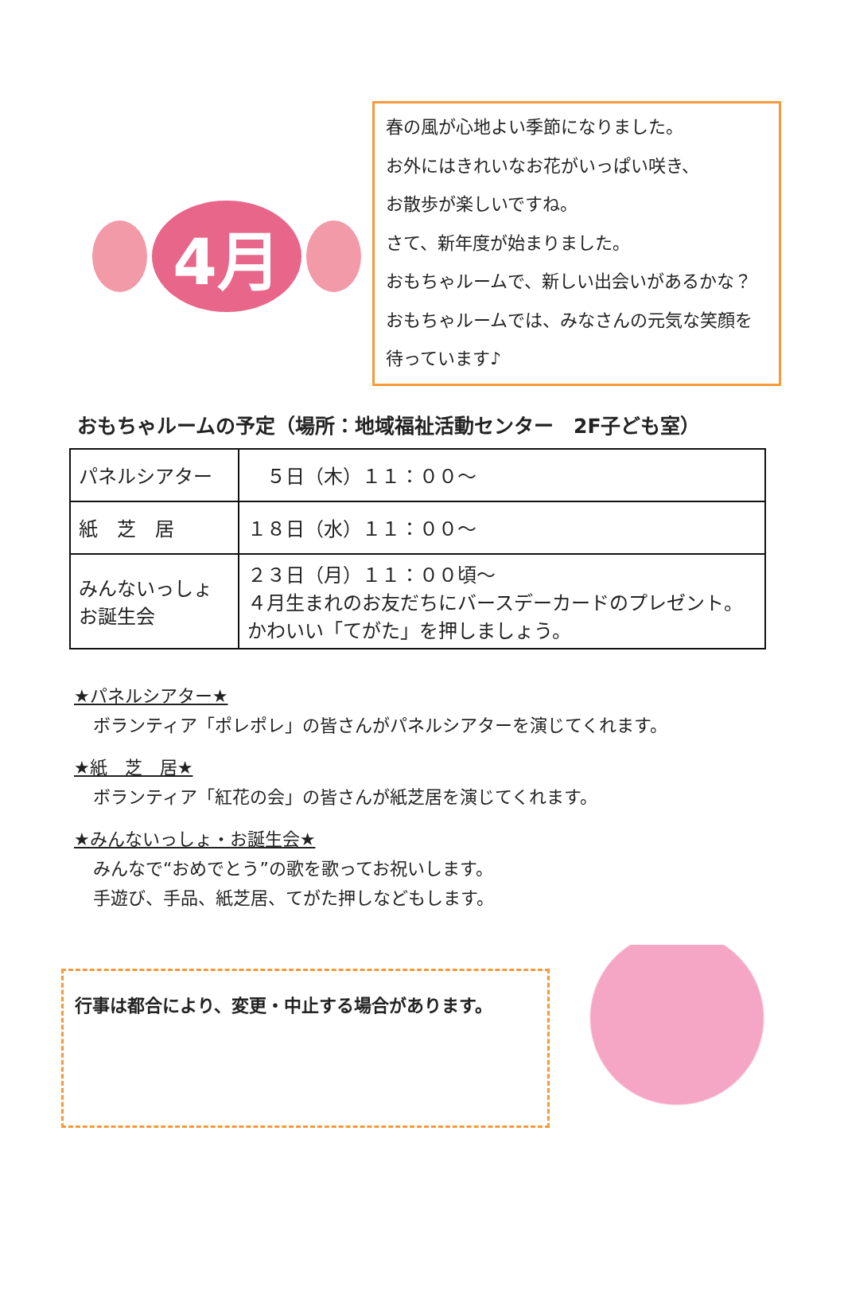4月
春の風が心地よい季節になりました。
お外にはきれいなお花がいっぱい咲き、
お散歩が楽しいですね。
さて、新年度が始まりました。
おもちゃルームで、新しい出会いがあるかな？おもちゃルームでは、みなさんの元気な笑顔を待っています♪
おもちゃルームの予定（場所：地域福祉活動センター　2F子ども室）
| パネルシアター | ５日（木）１１：００～ |
| 紙 芝 居 | １８日（水）１１：００～ |
| みんないっしょ お誕生会 | ２３日（月）１１：００頃～ ４月生まれのお友だちにバースデーカードのプレゼント。 かわいい「てがた」を押しましょう。 |
★パネルシアター★
ボランティア「ポレポレ」の皆さんがパネルシアターを演じてくれます。
★紙　芝　居★
ボランティア「紅花の会」の皆さんが紙芝居を演じてくれます。
★みんないっしょ・お誕生会★
みんなで“おめでとう”の歌を歌ってお祝いします。
手遊び、手品、紙芝居、てがた押しなどもします。
行事は都合により、変更・中止する場合があります。